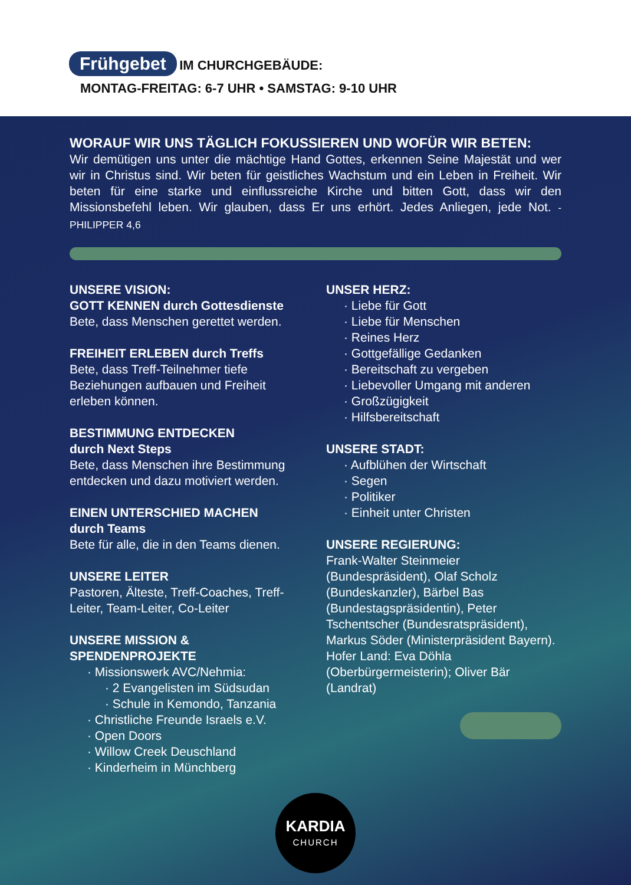Frühgebet IM CHURCHGEBÄUDE:
MONTAG-FREITAG: 6-7 UHR • SAMSTAG: 9-10 UHR
WORAUF WIR UNS TÄGLICH FOKUSSIEREN UND WOFÜR WIR BETEN:
Wir demütigen uns unter die mächtige Hand Gottes, erkennen Seine Majestät und wer wir in Christus sind. Wir beten für geistliches Wachstum und ein Leben in Freiheit. Wir beten für eine starke und einflussreiche Kirche und bitten Gott, dass wir den Missionsbefehl leben. Wir glauben, dass Er uns erhört. Jedes Anliegen, jede Not. - PHILIPPER 4,6
UNSERE VISION:
GOTT KENNEN durch Gottesdienste
Bete, dass Menschen gerettet werden.
FREIHEIT ERLEBEN durch Treffs
Bete, dass Treff-Teilnehmer tiefe Beziehungen aufbauen und Freiheit erleben können.
BESTIMMUNG ENTDECKEN
durch Next Steps
Bete, dass Menschen ihre Bestimmung entdecken und dazu motiviert werden.
EINEN UNTERSCHIED MACHEN
durch Teams
Bete für alle, die in den Teams dienen.
UNSERE LEITER
Pastoren, Älteste, Treff-Coaches, Treff-Leiter, Team-Leiter, Co-Leiter
UNSERE MISSION &
SPENDENPROJEKTE
· Missionswerk AVC/Nehmia:
· 2 Evangelisten im Südsudan
· Schule in Kemondo, Tanzania
· Christliche Freunde Israels e.V.
· Open Doors
· Willow Creek Deuschland
· Kinderheim in Münchberg
UNSER HERZ:
· Liebe für Gott
· Liebe für Menschen
· Reines Herz
· Gottgefällige Gedanken
· Bereitschaft zu vergeben
· Liebevoller Umgang mit anderen
· Großzügigkeit
· Hilfsbereitschaft
UNSERE STADT:
· Aufblühen der Wirtschaft
· Segen
· Politiker
· Einheit unter Christen
UNSERE REGIERUNG:
Frank-Walter Steinmeier (Bundespräsident), Olaf Scholz (Bundeskanzler), Bärbel Bas (Bundestagspräsidentin), Peter Tschentscher (Bundesratspräsident), Markus Söder (Ministerpräsident Bayern). Hofer Land: Eva Döhla (Oberbürgermeisterin); Oliver Bär (Landrat)
KARDIA
CHURCH